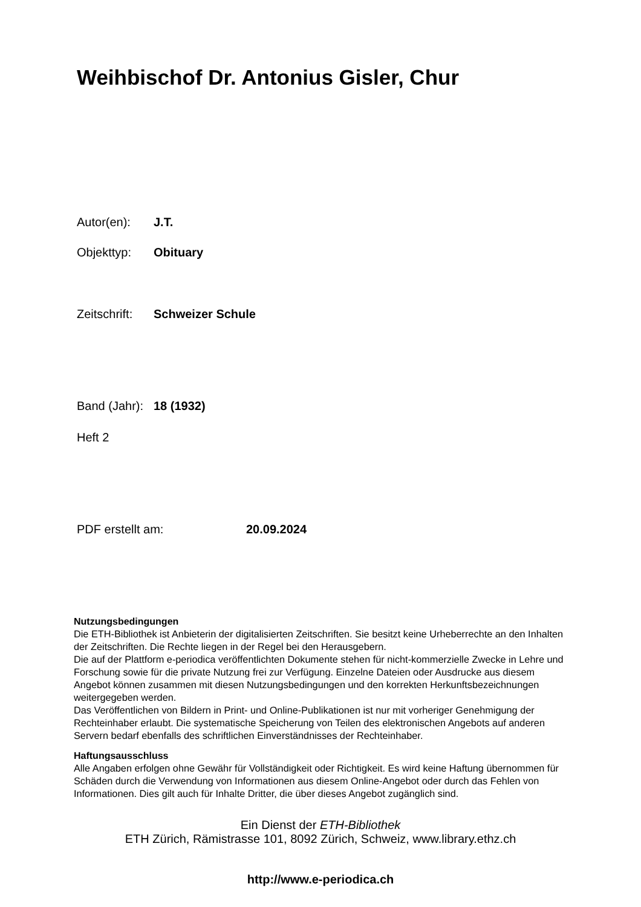Weihbischof Dr. Antonius Gisler, Chur
Autor(en): J.T.
Objekttyp: Obituary
Zeitschrift: Schweizer Schule
Band (Jahr): 18 (1932)
Heft 2
PDF erstellt am: 20.09.2024
Nutzungsbedingungen
Die ETH-Bibliothek ist Anbieterin der digitalisierten Zeitschriften. Sie besitzt keine Urheberrechte an den Inhalten der Zeitschriften. Die Rechte liegen in der Regel bei den Herausgebern.
Die auf der Plattform e-periodica veröffentlichten Dokumente stehen für nicht-kommerzielle Zwecke in Lehre und Forschung sowie für die private Nutzung frei zur Verfügung. Einzelne Dateien oder Ausdrucke aus diesem Angebot können zusammen mit diesen Nutzungsbedingungen und den korrekten Herkunftsbezeichnungen weitergegeben werden.
Das Veröffentlichen von Bildern in Print- und Online-Publikationen ist nur mit vorheriger Genehmigung der Rechteinhaber erlaubt. Die systematische Speicherung von Teilen des elektronischen Angebots auf anderen Servern bedarf ebenfalls des schriftlichen Einverständnisses der Rechteinhaber.
Haftungsausschluss
Alle Angaben erfolgen ohne Gewähr für Vollständigkeit oder Richtigkeit. Es wird keine Haftung übernommen für Schäden durch die Verwendung von Informationen aus diesem Online-Angebot oder durch das Fehlen von Informationen. Dies gilt auch für Inhalte Dritter, die über dieses Angebot zugänglich sind.
Ein Dienst der ETH-Bibliothek
ETH Zürich, Rämistrasse 101, 8092 Zürich, Schweiz, www.library.ethz.ch
http://www.e-periodica.ch